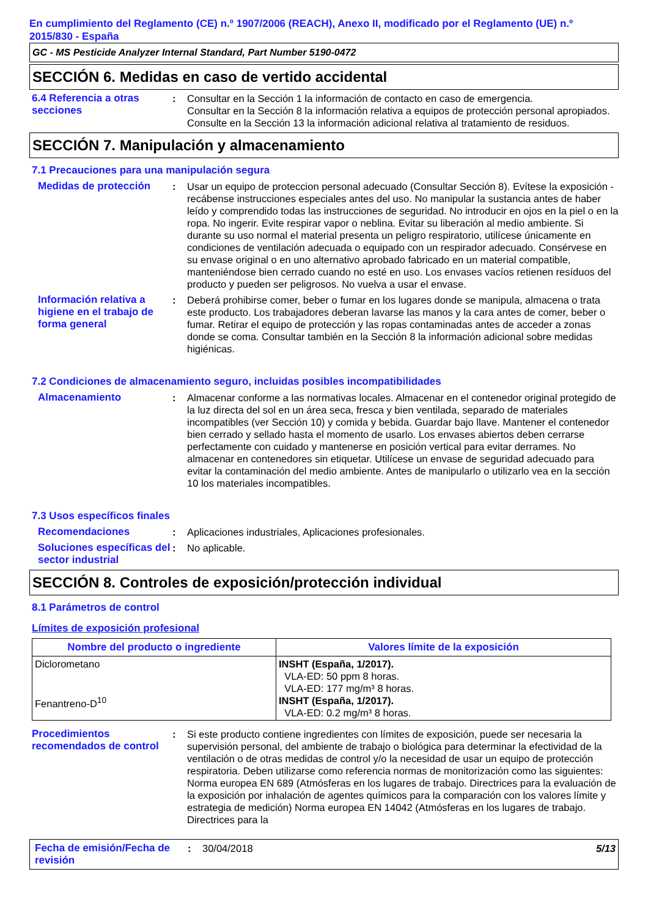En cumplimiento del Reglamento (CE) n.º 1907/2006 (REACH), Anexo II, modificado por el Reglamento (UE) n.º 2015/830 - España
GC - MS Pesticide Analyzer Internal Standard, Part Number 5190-0472
SECCIÓN 6. Medidas en caso de vertido accidental
6.4 Referencia a otras secciones
: Consultar en la Sección 1 la información de contacto en caso de emergencia.
Consultar en la Sección 8 la información relativa a equipos de protección personal apropiados.
Consulte en la Sección 13 la información adicional relativa al tratamiento de residuos.
SECCIÓN 7. Manipulación y almacenamiento
7.1 Precauciones para una manipulación segura
Medidas de protección : Usar un equipo de proteccion personal adecuado (Consultar Sección 8). Evítese la exposición - recábense instrucciones especiales antes del uso. No manipular la sustancia antes de haber leído y comprendido todas las instrucciones de seguridad. No introducir en ojos en la piel o en la ropa. No ingerir. Evite respirar vapor o neblina. Evitar su liberación al medio ambiente. Si durante su uso normal el material presenta un peligro respiratorio, utilícese únicamente en condiciones de ventilación adecuada o equipado con un respirador adecuado. Consérvese en su envase original o en uno alternativo aprobado fabricado en un material compatible, manteniéndose bien cerrado cuando no esté en uso. Los envases vacíos retienen resíduos del producto y pueden ser peligrosos. No vuelva a usar el envase.
Información relativa a higiene en el trabajo de forma general
: Deberá prohibirse comer, beber o fumar en los lugares donde se manipula, almacena o trata este producto. Los trabajadores deberan lavarse las manos y la cara antes de comer, beber o fumar. Retirar el equipo de protección y las ropas contaminadas antes de acceder a zonas donde se coma. Consultar también en la Sección 8 la información adicional sobre medidas higiénicas.
7.2 Condiciones de almacenamiento seguro, incluidas posibles incompatibilidades
Almacenamiento : Almacenar conforme a las normativas locales. Almacenar en el contenedor original protegido de la luz directa del sol en un área seca, fresca y bien ventilada, separado de materiales incompatibles (ver Sección 10) y comida y bebida. Guardar bajo llave. Mantener el contenedor bien cerrado y sellado hasta el momento de usarlo. Los envases abiertos deben cerrarse perfectamente con cuidado y mantenerse en posición vertical para evitar derrames. No almacenar en contenedores sin etiquetar. Utilícese un envase de seguridad adecuado para evitar la contaminación del medio ambiente. Antes de manipularlo o utilizarlo vea en la sección 10 los materiales incompatibles.
7.3 Usos específicos finales
Recomendaciones : Aplicaciones industriales, Aplicaciones profesionales.
Soluciones específicas del sector industrial
: No aplicable.
SECCIÓN 8. Controles de exposición/protección individual
8.1 Parámetros de control
Límites de exposición profesional
| Nombre del producto o ingrediente | Valores límite de la exposición |
| --- | --- |
| Diclorometano Fenantreno-D<sup>10</sup> | INSHT (España, 1/2017). VLA-ED: 50 ppm 8 horas. VLA-ED: 177 mg/m³ 8 horas. INSHT (España, 1/2017). VLA-ED: 0.2 mg/m³ 8 horas. |
Procedimientos recomendados de control
: Si este producto contiene ingredientes con límites de exposición, puede ser necesaria la supervisión personal, del ambiente de trabajo o biológica para determinar la efectividad de la ventilación o de otras medidas de control y/o la necesidad de usar un equipo de protección respiratoria. Deben utilizarse como referencia normas de monitorización como las siguientes: Norma europea EN 689 (Atmósferas en los lugares de trabajo. Directrices para la evaluación de la exposición por inhalación de agentes químicos para la comparación con los valores límite y estrategia de medición) Norma europea EN 14042 (Atmósferas en los lugares de trabajo. Directrices para la
Fecha de emisión/Fecha de revisión
: 30/04/2018 5/13